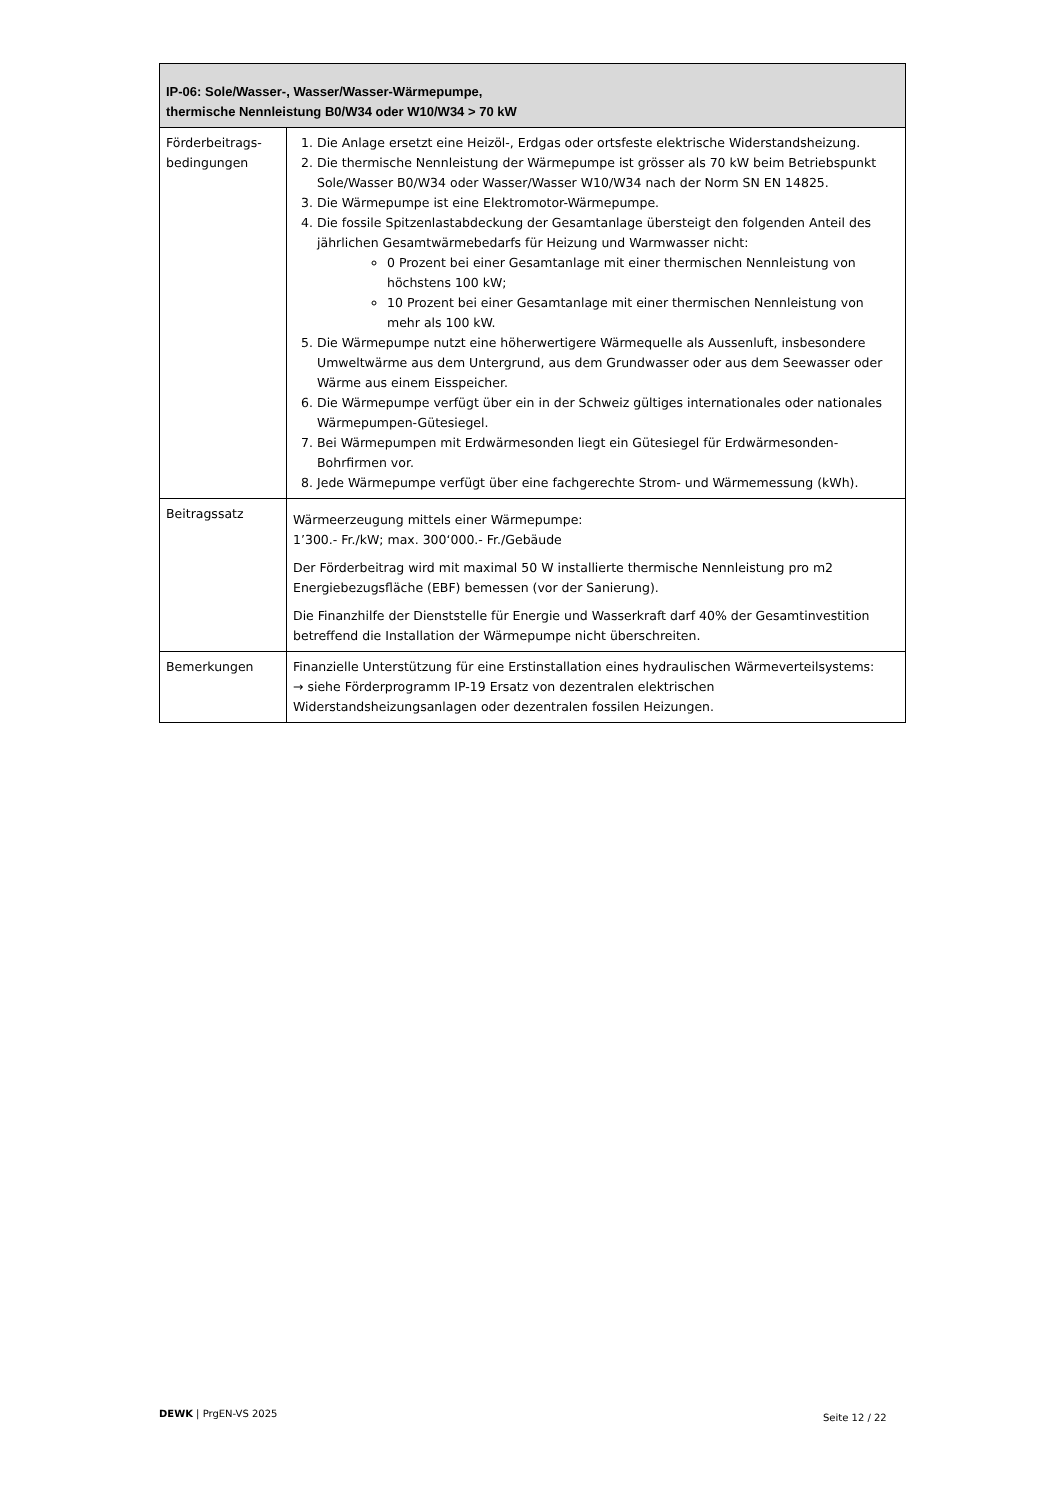| IP-06: Sole/Wasser-, Wasser/Wasser-Wärmepumpe, thermische Nennleistung B0/W34 oder W10/W34 > 70 kW | |
| --- | --- |
| Förderbeitrags-bedingungen | 1. Die Anlage ersetzt eine Heizöl-, Erdgas oder ortsfeste elektrische Widerstandsheizung. 2. Die thermische Nennleistung der Wärmepumpe ist grösser als 70 kW beim Betriebspunkt Sole/Wasser B0/W34 oder Wasser/Wasser W10/W34 nach der Norm SN EN 14825. 3. Die Wärmepumpe ist eine Elektromotor-Wärmepumpe. 4. Die fossile Spitzenlastabdeckung der Gesamtanlage übersteigt den folgenden Anteil des jährlichen Gesamtwärmebedarfs für Heizung und Warmwasser nicht: 0 Prozent bei einer Gesamtanlage mit einer thermischen Nennleistung von höchstens 100 kW; 10 Prozent bei einer Gesamtanlage mit einer thermischen Nennleistung von mehr als 100 kW. 5. Die Wärmepumpe nutzt eine höherwertigere Wärmequelle als Aussenluft, insbesondere Umweltwärme aus dem Untergrund, aus dem Grundwasser oder aus dem Seewasser oder Wärme aus einem Eisspeicher. 6. Die Wärmepumpe verfügt über ein in der Schweiz gültiges internationales oder nationales Wärmepumpen-Gütesiegel. 7. Bei Wärmepumpen mit Erdwärmesonden liegt ein Gütesiegel für Erdwärmesonden-Bohrfirmen vor. 8. Jede Wärmepumpe verfügt über eine fachgerechte Strom- und Wärmemessung (kWh). |
| Beitragssatz | Wärmeerzeugung mittels einer Wärmepumpe: 1’300.- Fr./kW; max. 300‘000.- Fr./Gebäude Der Förderbeitrag wird mit maximal 50 W installierte thermische Nennleistung pro m2 Energiebezugsfläche (EBF) bemessen (vor der Sanierung). Die Finanzhilfe der Dienststelle für Energie und Wasserkraft darf 40% der Gesamtinvestition betreffend die Installation der Wärmepumpe nicht überschreiten. |
| Bemerkungen | Finanzielle Unterstützung für eine Erstinstallation eines hydraulischen Wärmeverteilsystems: → siehe Förderprogramm IP-19 Ersatz von dezentralen elektrischen Widerstandsheizungsanlagen oder dezentralen fossilen Heizungen. |
DEWK | PrgEN-VS 2025 Seite 12 / 22